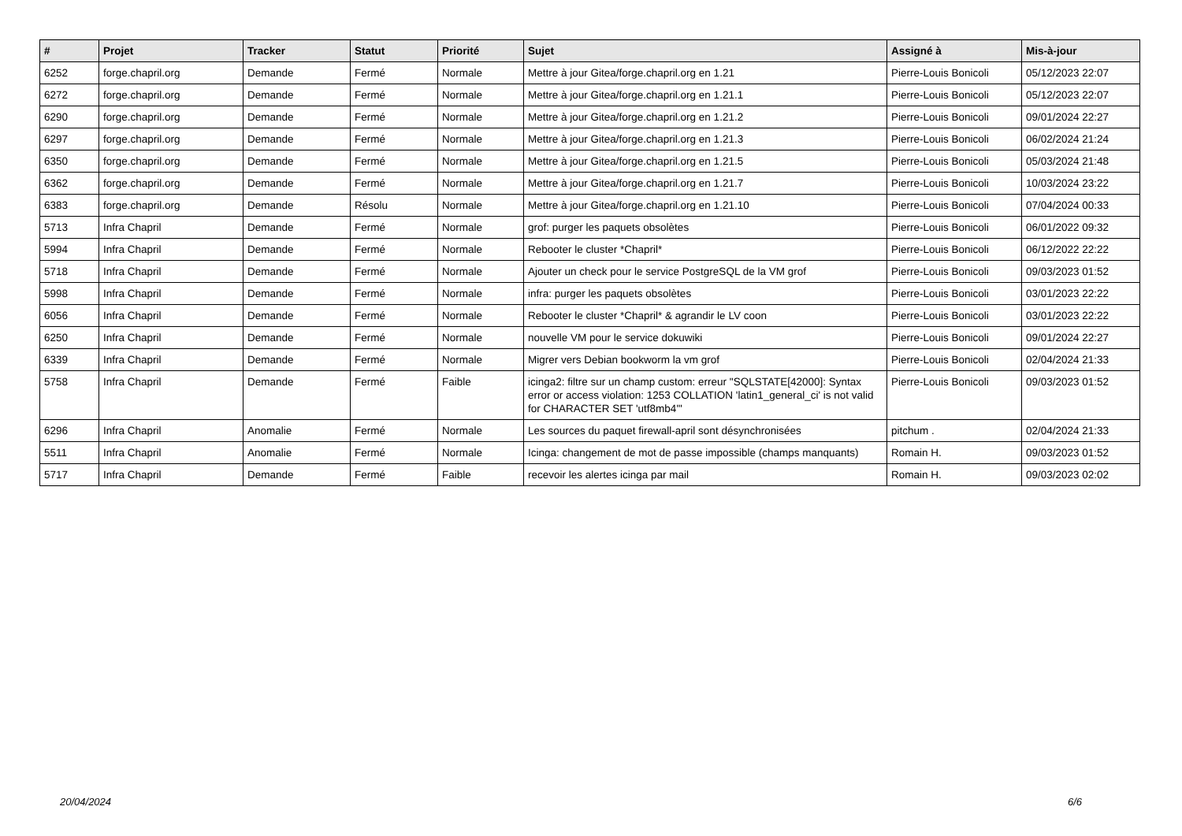| # | Projet | Tracker | Statut | Priorité | Sujet | Assigné à | Mis-à-jour |
| --- | --- | --- | --- | --- | --- | --- | --- |
| 6252 | forge.chapril.org | Demande | Fermé | Normale | Mettre à jour Gitea/forge.chapril.org en 1.21 | Pierre-Louis Bonicoli | 05/12/2023 22:07 |
| 6272 | forge.chapril.org | Demande | Fermé | Normale | Mettre à jour Gitea/forge.chapril.org en 1.21.1 | Pierre-Louis Bonicoli | 05/12/2023 22:07 |
| 6290 | forge.chapril.org | Demande | Fermé | Normale | Mettre à jour Gitea/forge.chapril.org en 1.21.2 | Pierre-Louis Bonicoli | 09/01/2024 22:27 |
| 6297 | forge.chapril.org | Demande | Fermé | Normale | Mettre à jour Gitea/forge.chapril.org en 1.21.3 | Pierre-Louis Bonicoli | 06/02/2024 21:24 |
| 6350 | forge.chapril.org | Demande | Fermé | Normale | Mettre à jour Gitea/forge.chapril.org en 1.21.5 | Pierre-Louis Bonicoli | 05/03/2024 21:48 |
| 6362 | forge.chapril.org | Demande | Fermé | Normale | Mettre à jour Gitea/forge.chapril.org en 1.21.7 | Pierre-Louis Bonicoli | 10/03/2024 23:22 |
| 6383 | forge.chapril.org | Demande | Résolu | Normale | Mettre à jour Gitea/forge.chapril.org en 1.21.10 | Pierre-Louis Bonicoli | 07/04/2024 00:33 |
| 5713 | Infra Chapril | Demande | Fermé | Normale | grof: purger les paquets obsolètes | Pierre-Louis Bonicoli | 06/01/2022 09:32 |
| 5994 | Infra Chapril | Demande | Fermé | Normale | Rebooter le cluster *Chapril* | Pierre-Louis Bonicoli | 06/12/2022 22:22 |
| 5718 | Infra Chapril | Demande | Fermé | Normale | Ajouter un check pour le service PostgreSQL de la VM grof | Pierre-Louis Bonicoli | 09/03/2023 01:52 |
| 5998 | Infra Chapril | Demande | Fermé | Normale | infra: purger les paquets obsolètes | Pierre-Louis Bonicoli | 03/01/2023 22:22 |
| 6056 | Infra Chapril | Demande | Fermé | Normale | Rebooter le cluster *Chapril* & agrandir le LV coon | Pierre-Louis Bonicoli | 03/01/2023 22:22 |
| 6250 | Infra Chapril | Demande | Fermé | Normale | nouvelle VM pour le service dokuwiki | Pierre-Louis Bonicoli | 09/01/2024 22:27 |
| 6339 | Infra Chapril | Demande | Fermé | Normale | Migrer vers Debian bookworm la vm grof | Pierre-Louis Bonicoli | 02/04/2024 21:33 |
| 5758 | Infra Chapril | Demande | Fermé | Faible | icinga2: filtre sur un champ custom: erreur "SQLSTATE[42000]: Syntax error or access violation: 1253 COLLATION 'latin1_general_ci' is not valid for CHARACTER SET 'utf8mb4'" | Pierre-Louis Bonicoli | 09/03/2023 01:52 |
| 6296 | Infra Chapril | Anomalie | Fermé | Normale | Les sources du paquet firewall-april sont désynchronisées | pitchum . | 02/04/2024 21:33 |
| 5511 | Infra Chapril | Anomalie | Fermé | Normale | Icinga: changement de mot de passe impossible (champs manquants) | Romain H. | 09/03/2023 01:52 |
| 5717 | Infra Chapril | Demande | Fermé | Faible | recevoir les alertes icinga par mail | Romain H. | 09/03/2023 02:02 |
20/04/2024 6/6